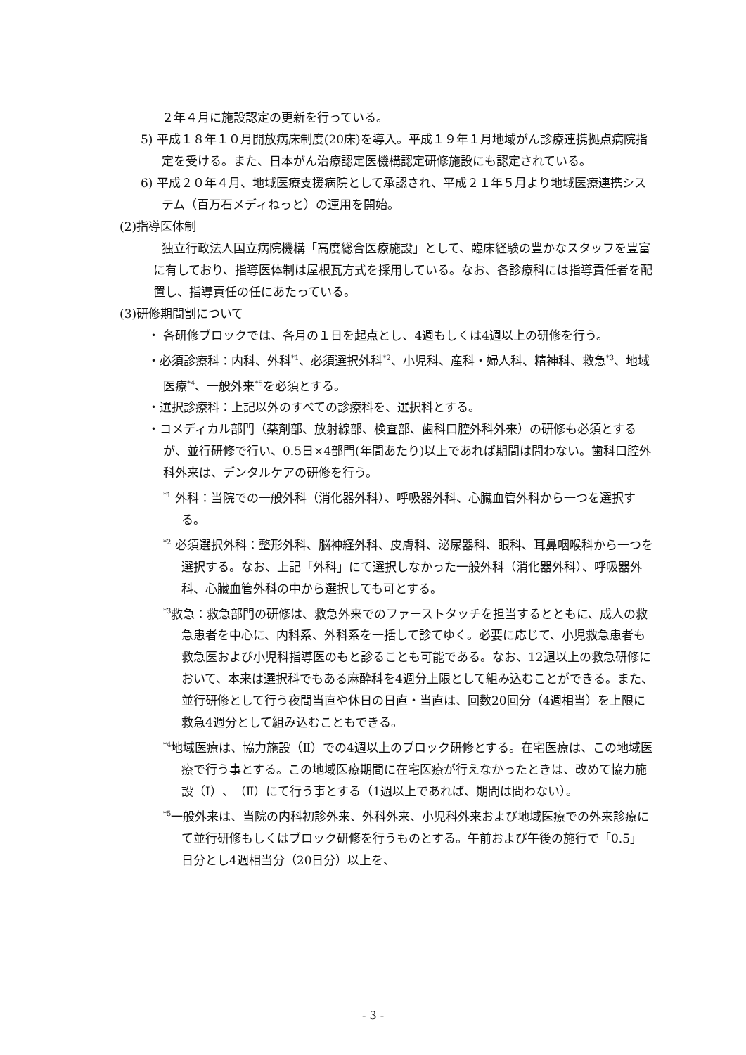２年４月に施設認定の更新を行っている。
5) 平成１８年１０月開放病床制度(20床)を導入。平成１９年１月地域がん診療連携拠点病院指定を受ける。また、日本がん治療認定医機構認定研修施設にも認定されている。
6) 平成２０年４月、地域医療支援病院として承認され、平成２１年５月より地域医療連携システム（百万石メディねっと）の運用を開始。
(2)指導医体制
独立行政法人国立病院機構「高度総合医療施設」として、臨床経験の豊かなスタッフを豊富に有しており、指導医体制は屋根瓦方式を採用している。なお、各診療科には指導責任者を配置し、指導責任の任にあたっている。
(3)研修期間割について
・ 各研修ブロックでは、各月の１日を起点とし、4週もしくは4週以上の研修を行う。
・必須診療科：内科、外科<sup>*1</sup>、必須選択外科<sup>*2</sup>、小児科、産科・婦人科、精神科、救急<sup>*3</sup>、地域医療<sup>*4</sup>、一般外来<sup>*5</sup>を必須とする。
・選択診療科：上記以外のすべての診療科を、選択科とする。
・コメディカル部門（薬剤部、放射線部、検査部、歯科口腔外科外来）の研修も必須とするが、並行研修で行い、0.5日×4部門(年間あたり)以上であれば期間は問わない。歯科口腔外科外来は、デンタルケアの研修を行う。
<sup>*1</sup> 外科：当院での一般外科（消化器外科）、呼吸器外科、心臓血管外科から一つを選択する。
<sup>*2</sup> 必須選択外科：整形外科、脳神経外科、皮膚科、泌尿器科、眼科、耳鼻咽喉科から一つを選択する。なお、上記「外科」にて選択しなかった一般外科（消化器外科）、呼吸器外科、心臓血管外科の中から選択しても可とする。
<sup>*3</sup>救急：救急部門の研修は、救急外来でのファーストタッチを担当するとともに、成人の救急患者を中心に、内科系、外科系を一括して診てゆく。必要に応じて、小児救急患者も救急医および小児科指導医のもと診ることも可能である。なお、12週以上の救急研修において、本来は選択科でもある麻酔科を4週分上限として組み込むことができる。また、並行研修として行う夜間当直や休日の日直・当直は、回数20回分（4週相当）を上限に救急4週分として組み込むこともできる。
<sup>*4</sup>地域医療は、協力施設（Ⅱ）での4週以上のブロック研修とする。在宅医療は、この地域医療で行う事とする。この地域医療期間に在宅医療が行えなかったときは、改めて協力施設（Ⅰ）、（Ⅱ）にて行う事とする（1週以上であれば、期間は問わない）。
<sup>*5</sup>一般外来は、当院の内科初診外来、外科外来、小児科外来および地域医療での外来診療にて並行研修もしくはブロック研修を行うものとする。午前および午後の施行で「0.5」日分とし4週相当分（20日分）以上を、
- 3 -